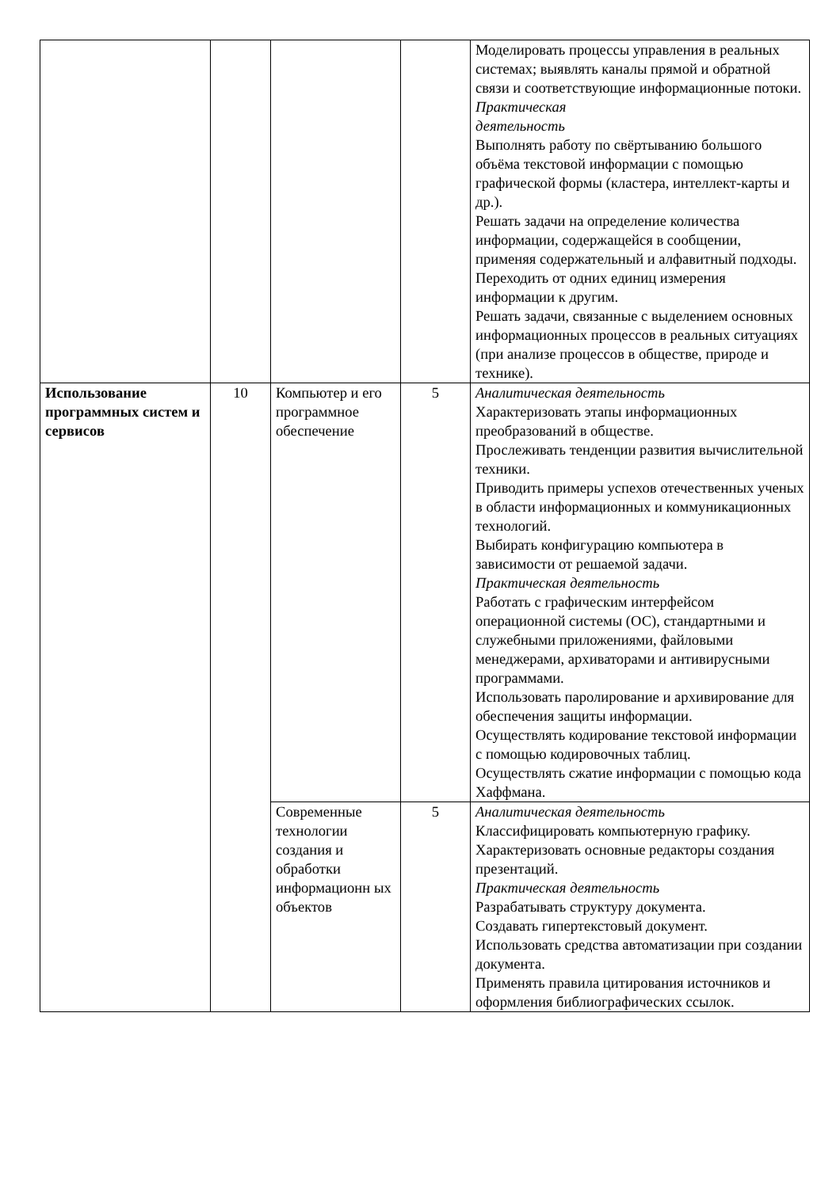| | | | | Моделировать процессы управления в реальных системах; выявлять каналы прямой и обратной связи и соответствующие информационные потоки. Практическая деятельность Выполнять работу по свёртыванию большого объёма текстовой информации с помощью графической формы (кластера, интеллект-карты и др.). Решать задачи на определение количества информации, содержащейся в сообщении, применяя содержательный и алфавитный подходы. Переходить от одних единиц измерения информации к другим. Решать задачи, связанные с выделением основных информационных процессов в реальных ситуациях (при анализе процессов в обществе, природе и технике). |
| Использование программных систем и сервисов | 10 | Компьютер и его программное обеспечение | 5 | Аналитическая деятельность Характеризовать этапы информационных преобразований в обществе. Прослеживать тенденции развития вычислительной техники. Приводить примеры успехов отечественных ученых в области информационных и коммуникационных технологий. Выбирать конфигурацию компьютера в зависимости от решаемой задачи. Практическая деятельность Работать с графическим интерфейсом операционной системы (ОС), стандартными и служебными приложениями, файловыми менеджерами, архиваторами и антивирусными программами. Использовать паролирование и архивирование для обеспечения защиты информации. Осуществлять кодирование текстовой информации с помощью кодировочных таблиц. Осуществлять сжатие информации с помощью кода Хаффмана. |
| | | Современные технологии создания и обработки информационн ых объектов | 5 | Аналитическая деятельность Классифицировать компьютерную графику. Характеризовать основные редакторы создания презентаций. Практическая деятельность Разрабатывать структуру документа. Создавать гипертекстовый документ. Использовать средства автоматизации при создании документа. Применять правила цитирования источников и оформления библиографических ссылок. |